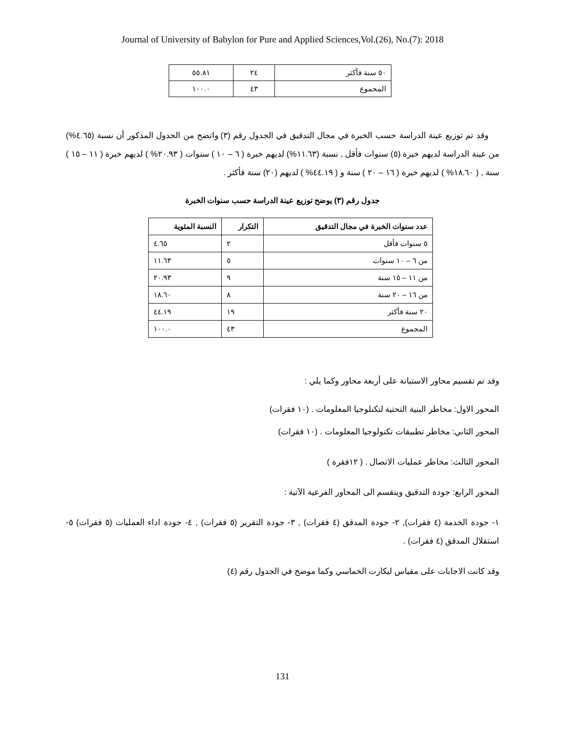Journal of University of Babylon for Pure and Applied Sciences,Vol.(26), No.(7): 2018
| ٥٠ سنة فأكثر | ٢٤ | ٥٥.٨١ |
| المجموع | ٤٣ | ١٠٠.٠ |
وقد تم توزيع عينة الدراسة حسب الخبرة في مجال التدقيق في الجدول رقم (٣) واتضح من الجدول المذكور أن نسبة (٤.٦٥%) من عينة الدراسة لديهم خبرة (٥) سنوات فأقل , نسبة (١١.٦٣%) لديهم خبرة ( ٦ – ١٠ ) سنوات ( ٢٠.٩٣% ) لديهم خبرة ( ١١ – ١٥ ) سنة , ( ١٨.٦٠% ) لديهم خبرة ( ١٦ – ٢٠ ) سنة و ( ٤٤.١٩% ) لديهم (٢٠) سنة فأكثر .
جدول رقم (٣) يوضح توزيع عينة الدراسة حسب سنوات الخبرة
| عدد سنوات الخبرة في مجال التدقيق | التكرار | النسبة المئوية |
| --- | --- | --- |
| ٥ سنوات فأقل | ٢ | ٤.٦٥ |
| من ٦ – ١٠ سنوات | ٥ | ١١.٦٣ |
| من ١١ – ١٥ سنة | ٩ | ٢٠.٩٣ |
| من ١٦ – ٢٠ سنة | ٨ | ١٨.٦٠ |
| ٢٠ سنة فأكثر | ١٩ | ٤٤.١٩ |
| المجموع | ٤٣ | ١٠٠.٠ |
وقد تم تقسيم محاور الاستبانة على أربعة محاور وكما يلي :
المحور الاول: مخاطر البنية التحتية لتكنلوجيا المعلومات . (١٠ فقرات)
المحور الثاني: مخاطر تطبيقات تكنولوجيا المعلومات . (١٠ فقرات)
المحور الثالث: مخاطر عمليات الاتصال . ( ١٢فقرة )
المحور الرابع: جودة التدقيق وينقسم الى المحاور الفرعية الآتية :
١- جودة الخدمة (٤ فقرات), ٢- جودة المدقق (٤ فقرات) , ٣- جودة التقرير (٥ فقرات) , ٤- جودة اداء العمليات (٥ فقرات) ٥- استقلال المدقق (٤ فقرات) .
وقد كانت الاجابات على مقياس ليكارت الخماسي وكما موضح في الجدول رقم (٤)
131